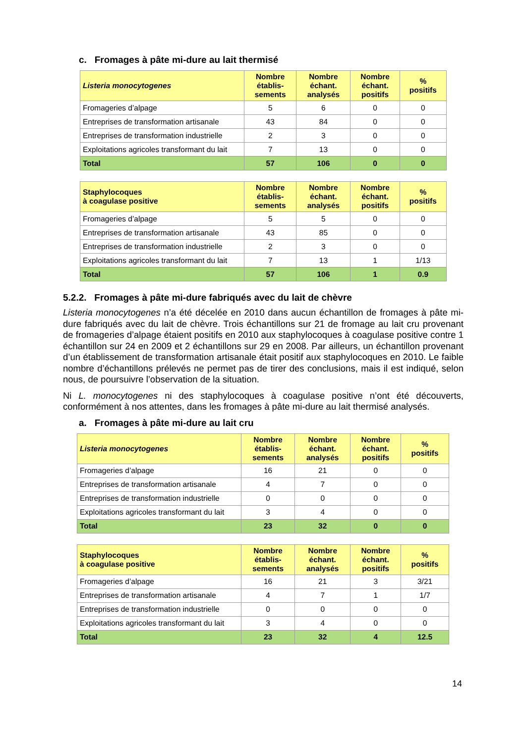c. Fromages à pâte mi-dure au lait thermisé
| Listeria monocytogenes | Nombre établis- sements | Nombre échant. analysés | Nombre échant. positifs | % positifs |
| --- | --- | --- | --- | --- |
| Fromageries d’alpage | 5 | 6 | 0 | 0 |
| Entreprises de transformation artisanale | 43 | 84 | 0 | 0 |
| Entreprises de transformation industrielle | 2 | 3 | 0 | 0 |
| Exploitations agricoles transformant du lait | 7 | 13 | 0 | 0 |
| Total | 57 | 106 | 0 | 0 |
| Staphylocoques à coagulase positive | Nombre établis- sements | Nombre échant. analysés | Nombre échant. positifs | % positifs |
| --- | --- | --- | --- | --- |
| Fromageries d’alpage | 5 | 5 | 0 | 0 |
| Entreprises de transformation artisanale | 43 | 85 | 0 | 0 |
| Entreprises de transformation industrielle | 2 | 3 | 0 | 0 |
| Exploitations agricoles transformant du lait | 7 | 13 | 1 | 1/13 |
| Total | 57 | 106 | 1 | 0.9 |
5.2.2. Fromages à pâte mi-dure fabriqués avec du lait de chèvre
Listeria monocytogenes n’a été décelée en 2010 dans aucun échantillon de fromages à pâte mi-dure fabriqués avec du lait de chèvre. Trois échantillons sur 21 de fromage au lait cru provenant de fromageries d’alpage étaient positifs en 2010 aux staphylocoques à coagulase positive contre 1 échantillon sur 24 en 2009 et 2 échantillons sur 29 en 2008. Par ailleurs, un échantillon provenant d’un établissement de transformation artisanale était positif aux staphylocoques en 2010. Le faible nombre d’échantillons prélevés ne permet pas de tirer des conclusions, mais il est indiqué, selon nous, de poursuivre l’observation de la situation.
Ni L. monocytogenes ni des staphylocoques à coagulase positive n’ont été découverts, conformément à nos attentes, dans les fromages à pâte mi-dure au lait thermisé analysés.
a. Fromages à pâte mi-dure au lait cru
| Listeria monocytogenes | Nombre établis- sements | Nombre échant. analysés | Nombre échant. positifs | % positifs |
| --- | --- | --- | --- | --- |
| Fromageries d’alpage | 16 | 21 | 0 | 0 |
| Entreprises de transformation artisanale | 4 | 7 | 0 | 0 |
| Entreprises de transformation industrielle | 0 | 0 | 0 | 0 |
| Exploitations agricoles transformant du lait | 3 | 4 | 0 | 0 |
| Total | 23 | 32 | 0 | 0 |
| Staphylocoques à coagulase positive | Nombre établis- sements | Nombre échant. analysés | Nombre échant. positifs | % positifs |
| --- | --- | --- | --- | --- |
| Fromageries d’alpage | 16 | 21 | 3 | 3/21 |
| Entreprises de transformation artisanale | 4 | 7 | 1 | 1/7 |
| Entreprises de transformation industrielle | 0 | 0 | 0 | 0 |
| Exploitations agricoles transformant du lait | 3 | 4 | 0 | 0 |
| Total | 23 | 32 | 4 | 12.5 |
14